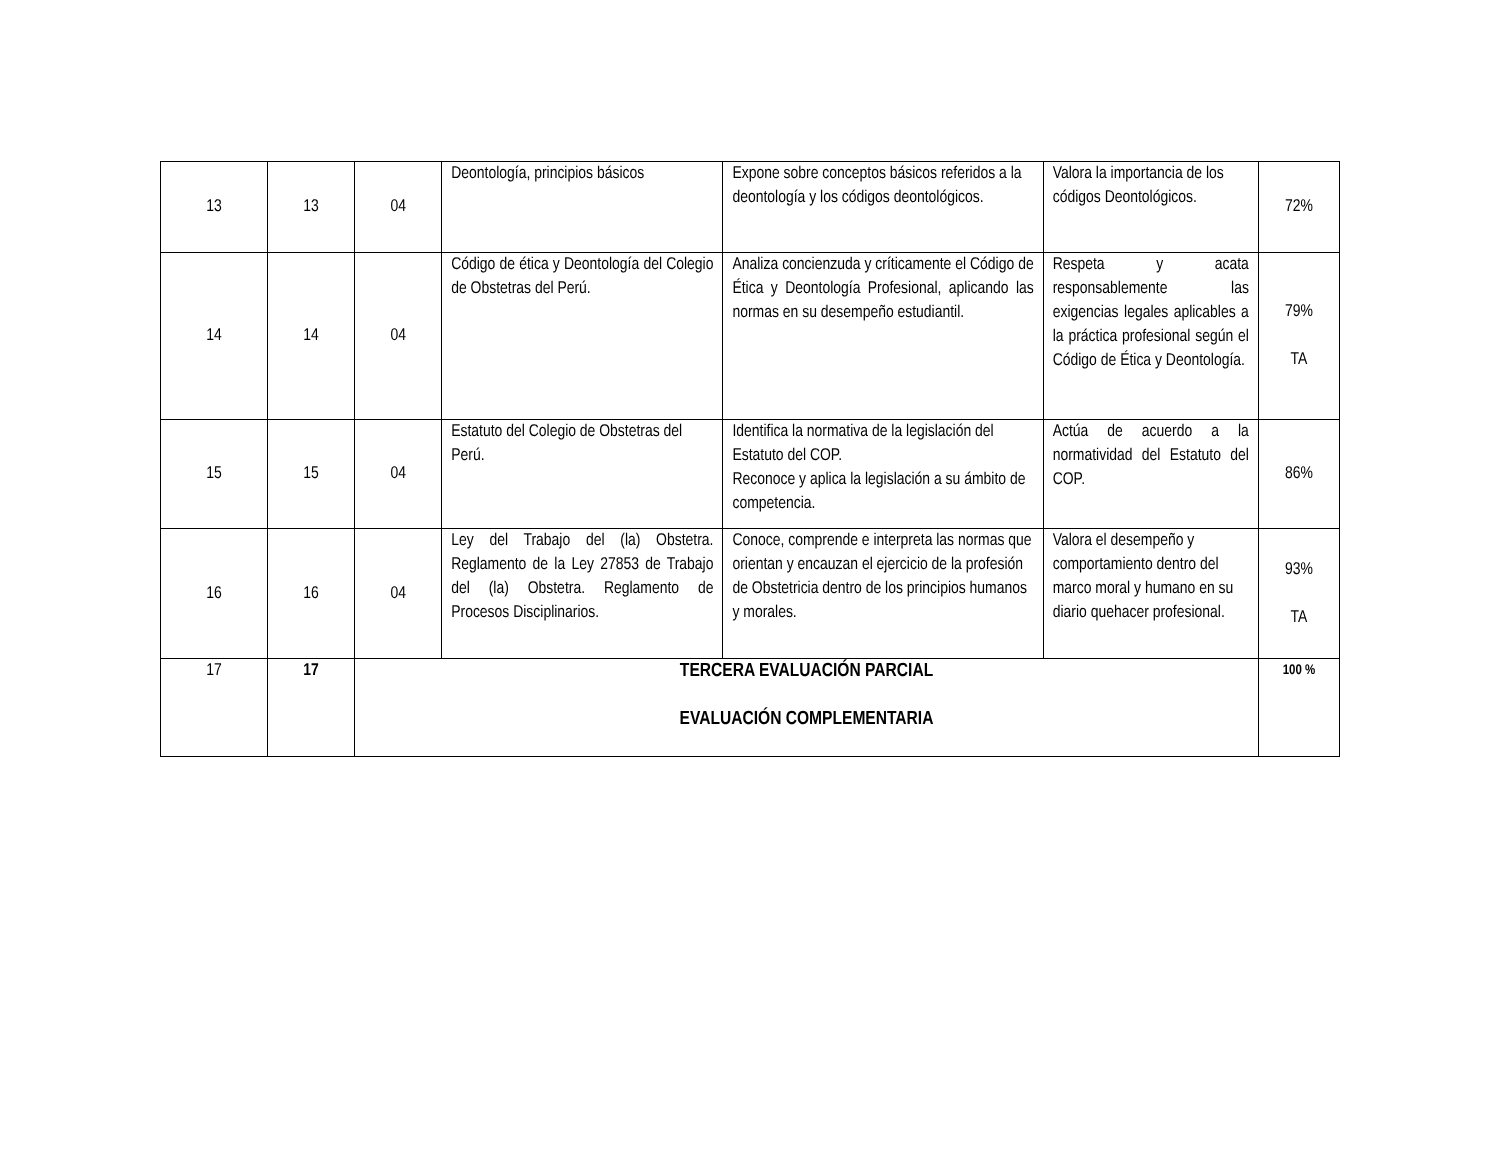| 13 | 13 | 04 | Deontología, principios básicos | Expone sobre conceptos básicos referidos a la deontología y los códigos deontológicos. | Valora la importancia de los códigos Deontológicos. | 72% |
| 14 | 14 | 04 | Código de ética y Deontología del Colegio de Obstetras del Perú. | Analiza concienzuda y críticamente el Código de Ética y Deontología Profesional, aplicando las normas en su desempeño estudiantil. | Respeta y acata responsablemente las exigencias legales aplicables a la práctica profesional según el Código de Ética y Deontología. | 79% TA |
| 15 | 15 | 04 | Estatuto del Colegio de Obstetras del Perú. | Identifica la normativa de la legislación del Estatuto del COP. Reconoce y aplica la legislación a su ámbito de competencia. | Actúa de acuerdo a la normatividad del Estatuto del COP. | 86% |
| 16 | 16 | 04 | Ley del Trabajo del (la) Obstetra. Reglamento de la Ley 27853 de Trabajo del (la) Obstetra. Reglamento de Procesos Disciplinarios. | Conoce, comprende e interpreta las normas que orientan y encauzan el ejercicio de la profesión de Obstetricia dentro de los principios humanos y morales. | Valora el desempeño y comportamiento dentro del marco moral y humano en su diario quehacer profesional. | 93% TA |
| 17 | 17 | TERCERA EVALUACIÓN PARCIAL EVALUACIÓN COMPLEMENTARIA | | | | 100 % |